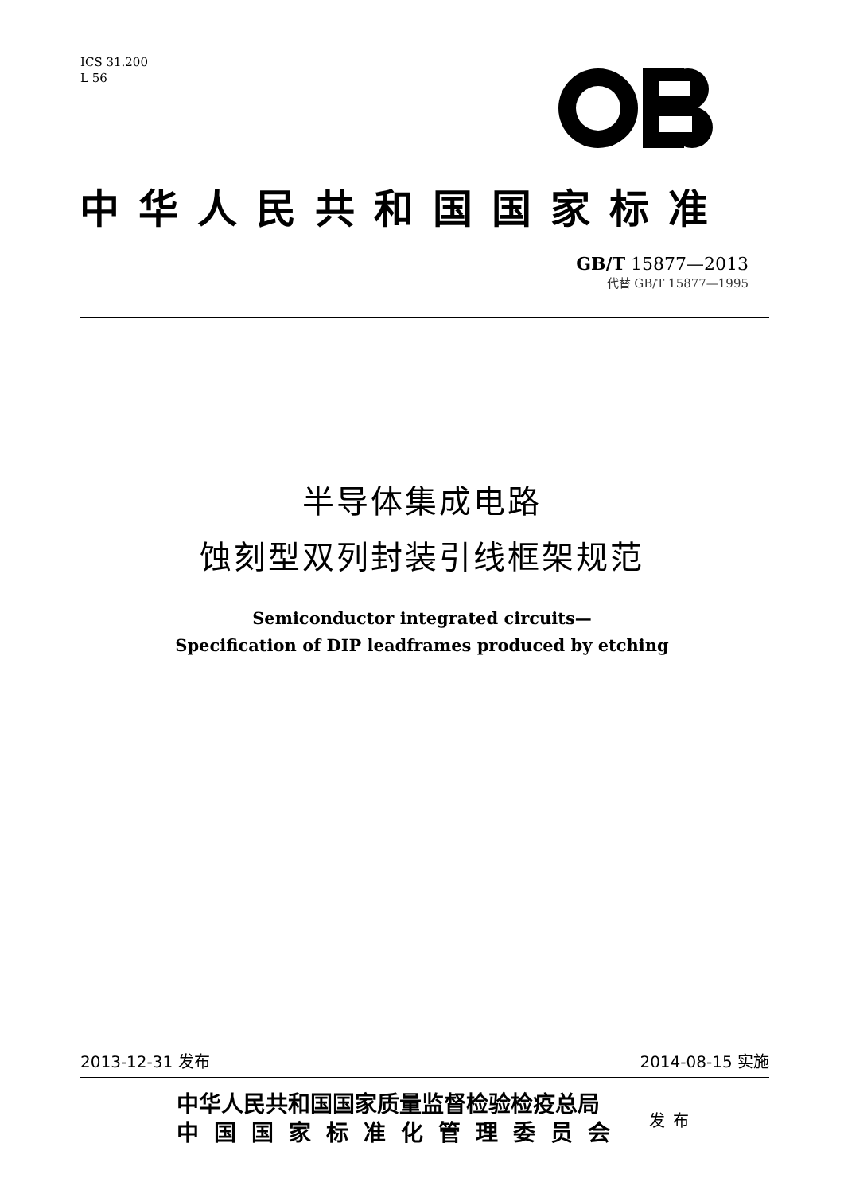ICS 31.200
L 56
中华人民共和国国家标准
GB/T 15877—2013
代替 GB/T 15877—1995
半导体集成电路
蚀刻型双列封装引线框架规范
Semiconductor integrated circuits—
Specification of DIP leadframes produced by etching
2013-12-31 发布 2014-08-15 实施
中华人民共和国国家质量监督检验检疫总局
中国国家标准化管理委员会
发布